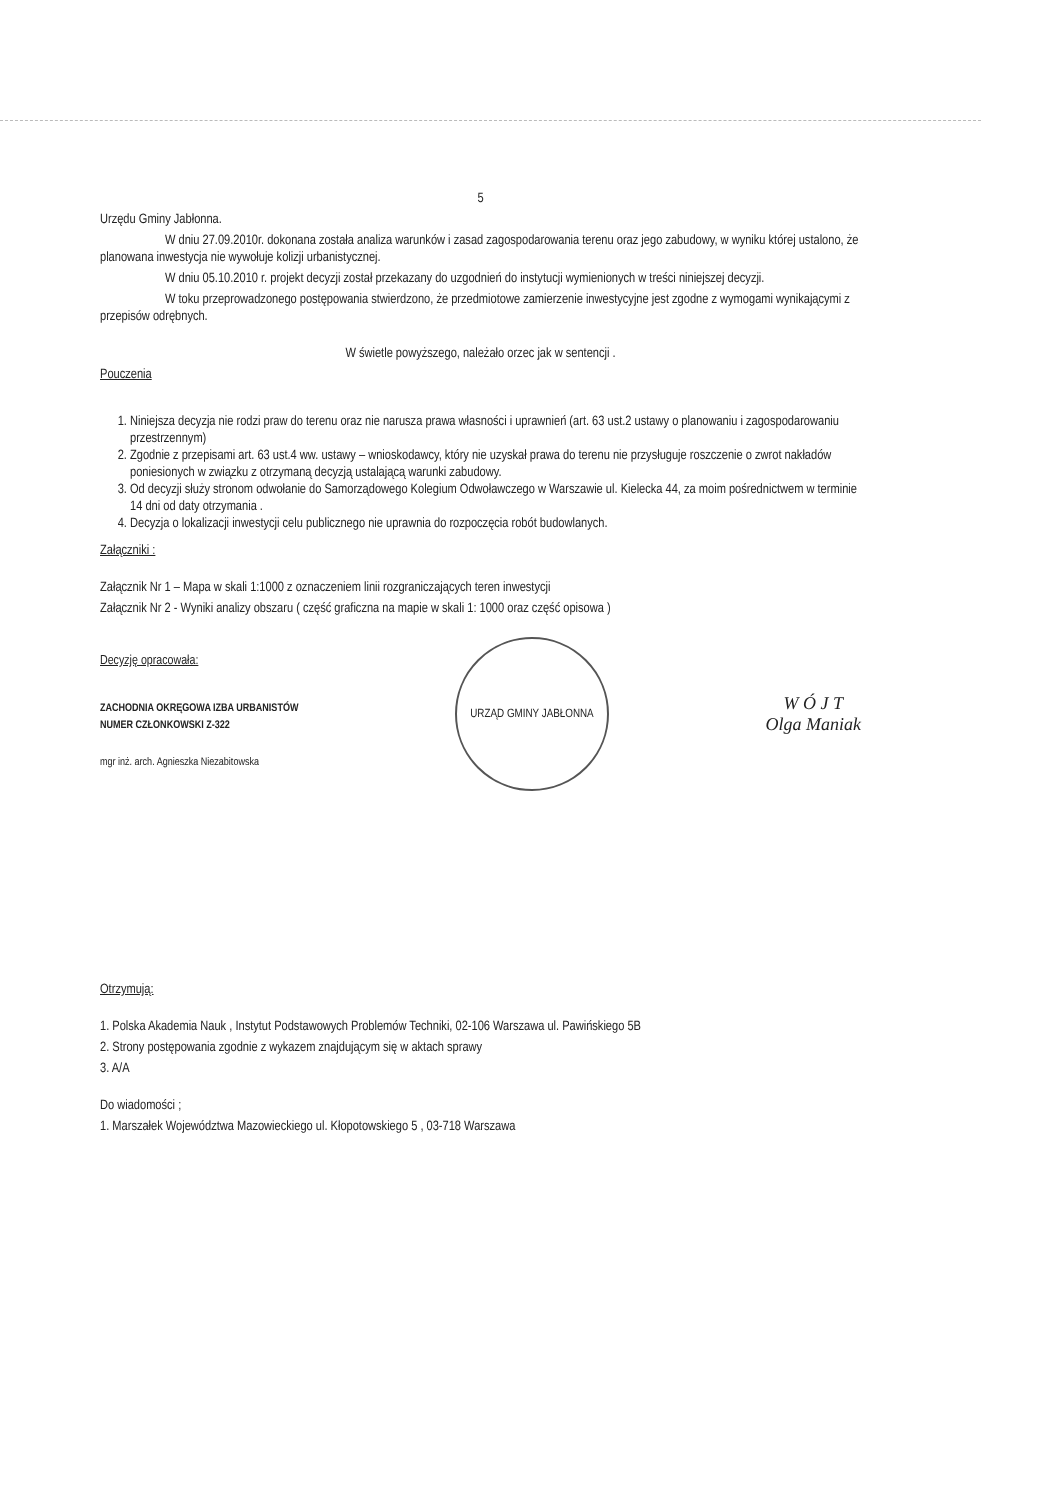5
Urzędu Gminy Jabłonna.
W dniu 27.09.2010r. dokonana została analiza warunków i zasad zagospodarowania terenu oraz jego zabudowy, w wyniku której ustalono, że planowana inwestycja nie wywołuje kolizji urbanistycznej.
W dniu 05.10.2010 r. projekt decyzji został przekazany do uzgodnień do instytucji wymienionych w treści niniejszej decyzji.
W toku przeprowadzonego postępowania stwierdzono, że przedmiotowe zamierzenie inwestycyjne jest zgodne z wymogami wynikającymi z przepisów odrębnych.
W świetle powyższego, należało orzec jak w sentencji .
Pouczenia
1. Niniejsza decyzja nie rodzi praw do terenu oraz nie narusza prawa własności i uprawnień (art. 63 ust.2 ustawy o planowaniu i zagospodarowaniu przestrzennym)
2. Zgodnie z przepisami art. 63 ust.4 ww. ustawy – wnioskodawcy, który nie uzyskał prawa do terenu nie przysługuje roszczenie o zwrot nakładów poniesionych w związku z otrzymaną decyzją ustalającą warunki zabudowy.
3. Od decyzji służy stronom odwołanie do Samorządowego Kolegium Odwoławczego w Warszawie ul. Kielecka 44, za moim pośrednictwem w terminie 14 dni od daty otrzymania .
4. Decyzja o lokalizacji inwestycji celu publicznego nie uprawnia do rozpoczęcia robót budowlanych.
Załączniki :
Załącznik Nr 1 – Mapa w skali 1:1000 z oznaczeniem linii rozgraniczających teren inwestycji
Załącznik Nr 2 - Wyniki analizy obszaru ( część graficzna na mapie w skali 1: 1000 oraz część opisowa )
Decyzję opracowała:
ZACHODNIA OKRĘGOWA IZBA URBANISTÓW
NUMER CZŁONKOWSKI Z-322
mgr inż. arch. Agnieszka Niezabitowska
URZĄD GMINY JABŁONNA
W Ó J T
Olga Maniak
Otrzymują:
1. Polska Akademia Nauk , Instytut Podstawowych Problemów Techniki, 02-106 Warszawa ul. Pawińskiego 5B
2. Strony postępowania zgodnie z wykazem znajdującym się w aktach sprawy
3. A/A
Do wiadomości ;
1. Marszałek Województwa Mazowieckiego ul. Kłopotowskiego 5 , 03-718 Warszawa